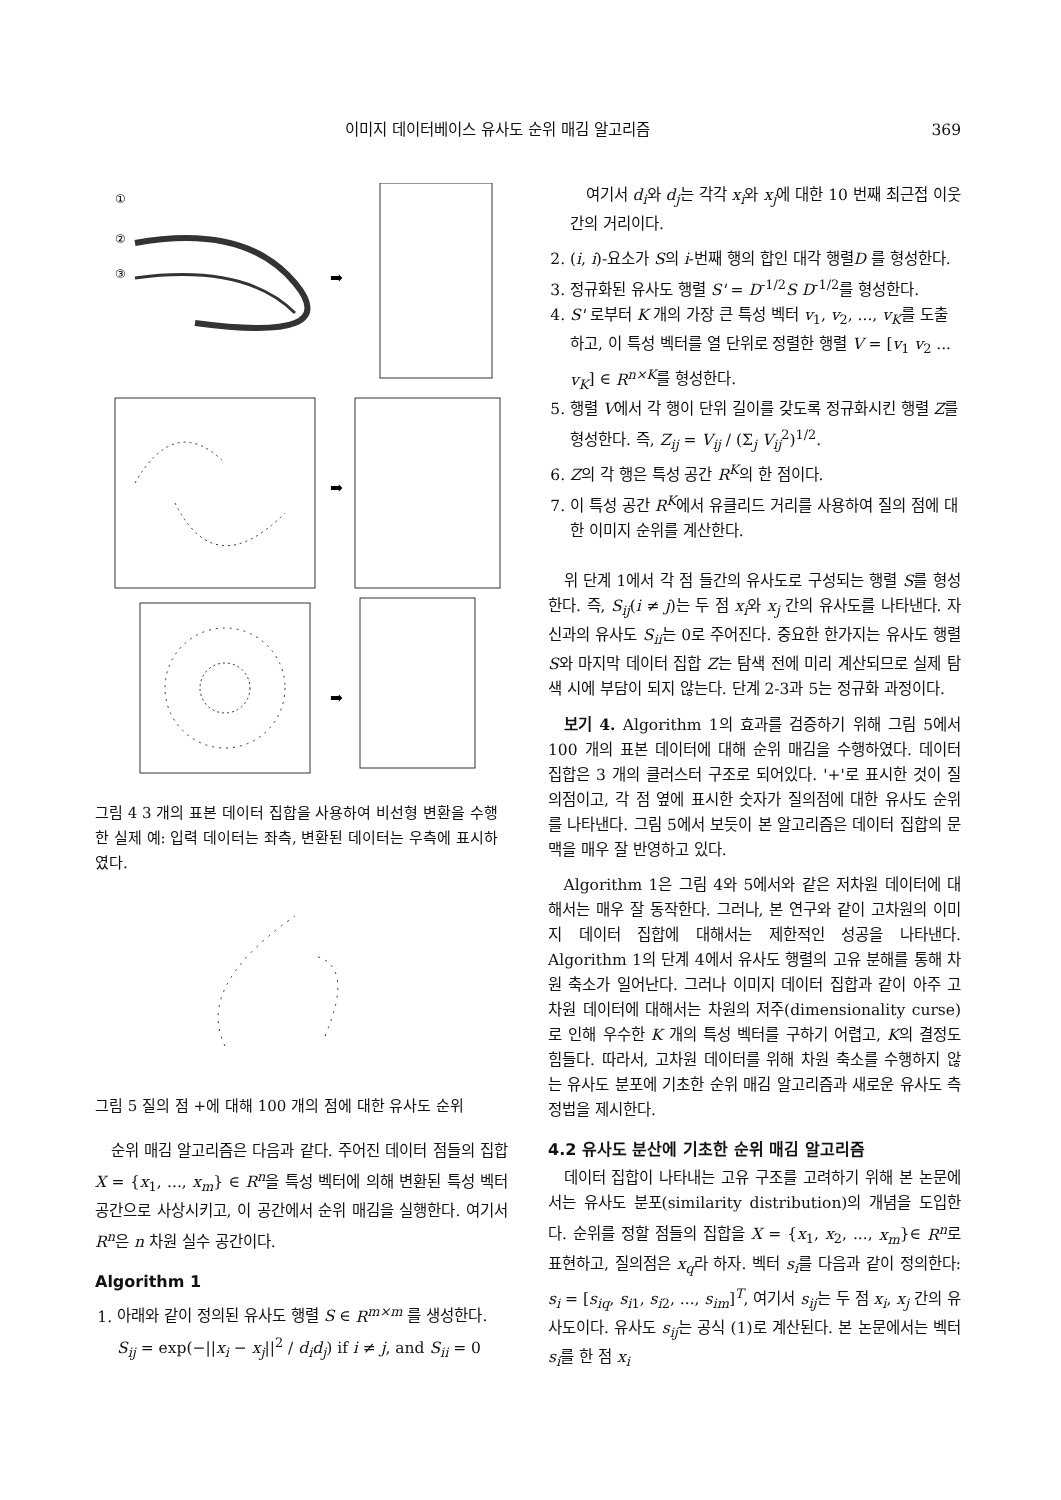이미지 데이터베이스 유사도 순위 매김 알고리즘 369
①
②
③
➡
➡
➡
그림 4 3 개의 표본 데이터 집합을 사용하여 비선형 변환을 수행한 실제 예: 입력 데이터는 좌측, 변환된 데이터는 우측에 표시하였다.
그림 5 질의 점 +에 대해 100 개의 점에 대한 유사도 순위
순위 매김 알고리즘은 다음과 같다. 주어진 데이터 점들의 집합 X = {x<sub>1</sub>, ..., x<sub>m</sub>} ∈ R<sup>n</sup>을 특성 벡터에 의해 변환된 특성 벡터 공간으로 사상시키고, 이 공간에서 순위 매김을 실행한다. 여기서 R<sup>n</sup>은 n 차원 실수 공간이다.
Algorithm 1
1. 아래와 같이 정의된 유사도 행렬 S ∈ R<sup>m×m</sup> 를 생성한다.
S<sub>ij</sub> = exp(−||x<sub>i</sub> − x<sub>j</sub>||<sup>2</sup> / d<sub>i</sub>d<sub>j</sub>) if i ≠ j, and S<sub>ii</sub> = 0
여기서 d<sub>i</sub>와 d<sub>j</sub>는 각각 x<sub>i</sub>와 x<sub>j</sub>에 대한 10 번째 최근접 이웃 간의 거리이다.
2. (i, i)-요소가 S의 i-번째 행의 합인 대각 행렬D 를 형성한다.
3. 정규화된 유사도 행렬 S' = D<sup>-1/2</sup>S D<sup>-1/2</sup>를 형성한다.
4. S' 로부터 K 개의 가장 큰 특성 벡터 v<sub>1</sub>, v<sub>2</sub>, ..., v<sub>K</sub>를 도출하고, 이 특성 벡터를 열 단위로 정렬한 행렬 V = [v<sub>1</sub> v<sub>2</sub> ... v<sub>K</sub>] ∈ R<sup>n×K</sup>를 형성한다.
5. 행렬 V에서 각 행이 단위 길이를 갖도록 정규화시킨 행렬 Z를 형성한다. 즉, Z<sub>ij</sub> = V<sub>ij</sub> / (Σ<sub>j</sub> V<sub>ij</sub><sup>2</sup>)<sup>1/2</sup>.
6. Z의 각 행은 특성 공간 R<sup>K</sup>의 한 점이다.
7. 이 특성 공간 R<sup>K</sup>에서 유클리드 거리를 사용하여 질의 점에 대한 이미지 순위를 계산한다.
위 단계 1에서 각 점 들간의 유사도로 구성되는 행렬 S를 형성한다. 즉, S<sub>ij</sub>(i ≠ j)는 두 점 x<sub>i</sub>와 x<sub>j</sub> 간의 유사도를 나타낸다. 자신과의 유사도 S<sub>ii</sub>는 0로 주어진다. 중요한 한가지는 유사도 행렬 S와 마지막 데이터 집합 Z는 탐색 전에 미리 계산되므로 실제 탐색 시에 부담이 되지 않는다. 단계 2-3과 5는 정규화 과정이다.
보기 4. Algorithm 1의 효과를 검증하기 위해 그림 5에서 100 개의 표본 데이터에 대해 순위 매김을 수행하였다. 데이터 집합은 3 개의 클러스터 구조로 되어있다. '+'로 표시한 것이 질의점이고, 각 점 옆에 표시한 숫자가 질의점에 대한 유사도 순위를 나타낸다. 그림 5에서 보듯이 본 알고리즘은 데이터 집합의 문맥을 매우 잘 반영하고 있다.
Algorithm 1은 그림 4와 5에서와 같은 저차원 데이터에 대해서는 매우 잘 동작한다. 그러나, 본 연구와 같이 고차원의 이미지 데이터 집합에 대해서는 제한적인 성공을 나타낸다. Algorithm 1의 단계 4에서 유사도 행렬의 고유 분해를 통해 차원 축소가 일어난다. 그러나 이미지 데이터 집합과 같이 아주 고차원 데이터에 대해서는 차원의 저주(dimensionality curse)로 인해 우수한 K 개의 특성 벡터를 구하기 어렵고, K의 결정도 힘들다. 따라서, 고차원 데이터를 위해 차원 축소를 수행하지 않는 유사도 분포에 기초한 순위 매김 알고리즘과 새로운 유사도 측정법을 제시한다.
4.2 유사도 분산에 기초한 순위 매김 알고리즘
데이터 집합이 나타내는 고유 구조를 고려하기 위해 본 논문에서는 유사도 분포(similarity distribution)의 개념을 도입한다. 순위를 정할 점들의 집합을 X = {x<sub>1</sub>, x<sub>2</sub>, ..., x<sub>m</sub>}∈ R<sup>n</sup>로 표현하고, 질의점은 x<sub>q</sub>라 하자. 벡터 s<sub>i</sub>를 다음과 같이 정의한다: s<sub>i</sub> = [s<sub>iq</sub>, s<sub>i1</sub>, s<sub>i2</sub>, ..., s<sub>im</sub>]<sup>T</sup>, 여기서 s<sub>ij</sub>는 두 점 x<sub>i</sub>, x<sub>j</sub> 간의 유사도이다. 유사도 s<sub>ij</sub>는 공식 (1)로 계산된다. 본 논문에서는 벡터 s<sub>i</sub>를 한 점 x<sub>i</sub>